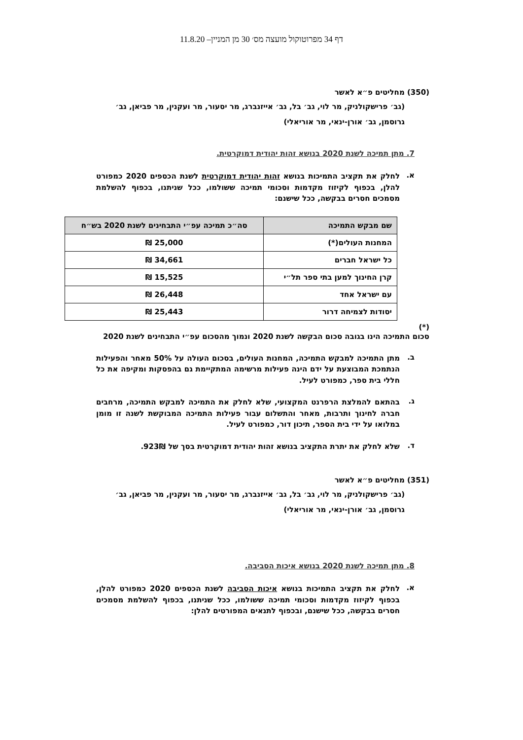דף 34 מפרוטוקול מועצה מס׳ 30 מן המניין– 11.8.20
(350) מחליטים פ״א לאשר
(גב׳ פרישקולניק, מר לוי, גב׳ בל, גב׳ אייזנברג, מר יסעור, מר ועקנין, מר פביאן, גב׳ גרוסמן, גב׳ אורן-ינאי, מר אוריאלי)
7. מתן תמיכה לשנת 2020 בנושא זהות יהודית דמוקרטית.
א. לחלק את תקציב התמיכות בנושא זהות יהודית דמוקרטית לשנת הכספים 2020 כמפורט להלן, בכפוף לקיזוז מקדמות וסכומי תמיכה ששולמו, ככל שניתנו, בכפוף להשלמת מסמכים חסרים בבקשה, ככל שישנם:
| שם מבקש התמיכה | סה״כ תמיכה עפ״י התבחינים לשנת 2020 בש״ח |
| --- | --- |
| המחנות העולים(*) | 25,000 ₪ |
| כל ישראל חברים | 34,661 ₪ |
| קרן החינוך למען בתי ספר תל״י | 15,525 ₪ |
| עם ישראל אחד | 26,448 ₪ |
| יסודות לצמיחה דרור | 25,443 ₪ |
(*)
סכום התמיכה הינו בגובה סכום הבקשה לשנת 2020 ונמוך מהסכום עפ״י התבחינים לשנת 2020
ב. מתן התמיכה למבקש התמיכה, המחנות העולים, בסכום העולה על 50% מאחר והפעילות הנתמכת המבוצעת על ידם הינה פעילות מרשימה המתקיימת גם בהפסקות ומקיפה את כל חללי בית ספר, כמפורט לעיל.
ג. בהתאם להמלצת הרפרנט המקצועי, שלא לחלק את התמיכה למבקש התמיכה, מרחבים חברה לחינוך ותרבות, מאחר והתשלום עבור פעילות התמיכה המבוקשת לשנה זו מומן במלואו על ידי בית הספר, תיכון דור, כמפורט לעיל.
ד. שלא לחלק את יתרת התקציב בנושא זהות יהודית דמוקרטית בסך של 923₪.
(351) מחליטים פ״א לאשר
(גב׳ פרישקולניק, מר לוי, גב׳ בל, גב׳ אייזנברג, מר יסעור, מר ועקנין, מר פביאן, גב׳ גרוסמן, גב׳ אורן-ינאי, מר אוריאלי)
8. מתן תמיכה לשנת 2020 בנושא איכות הסביבה.
א. לחלק את תקציב התמיכות בנושא איכות הסביבה לשנת הכספים 2020 כמפורט להלן, בכפוף לקיזוז מקדמות וסכומי תמיכה ששולמו, ככל שניתנו, בכפוף להשלמת מסמכים חסרים בבקשה, ככל שישנם, ובכפוף לתנאים המפורטים להלן: